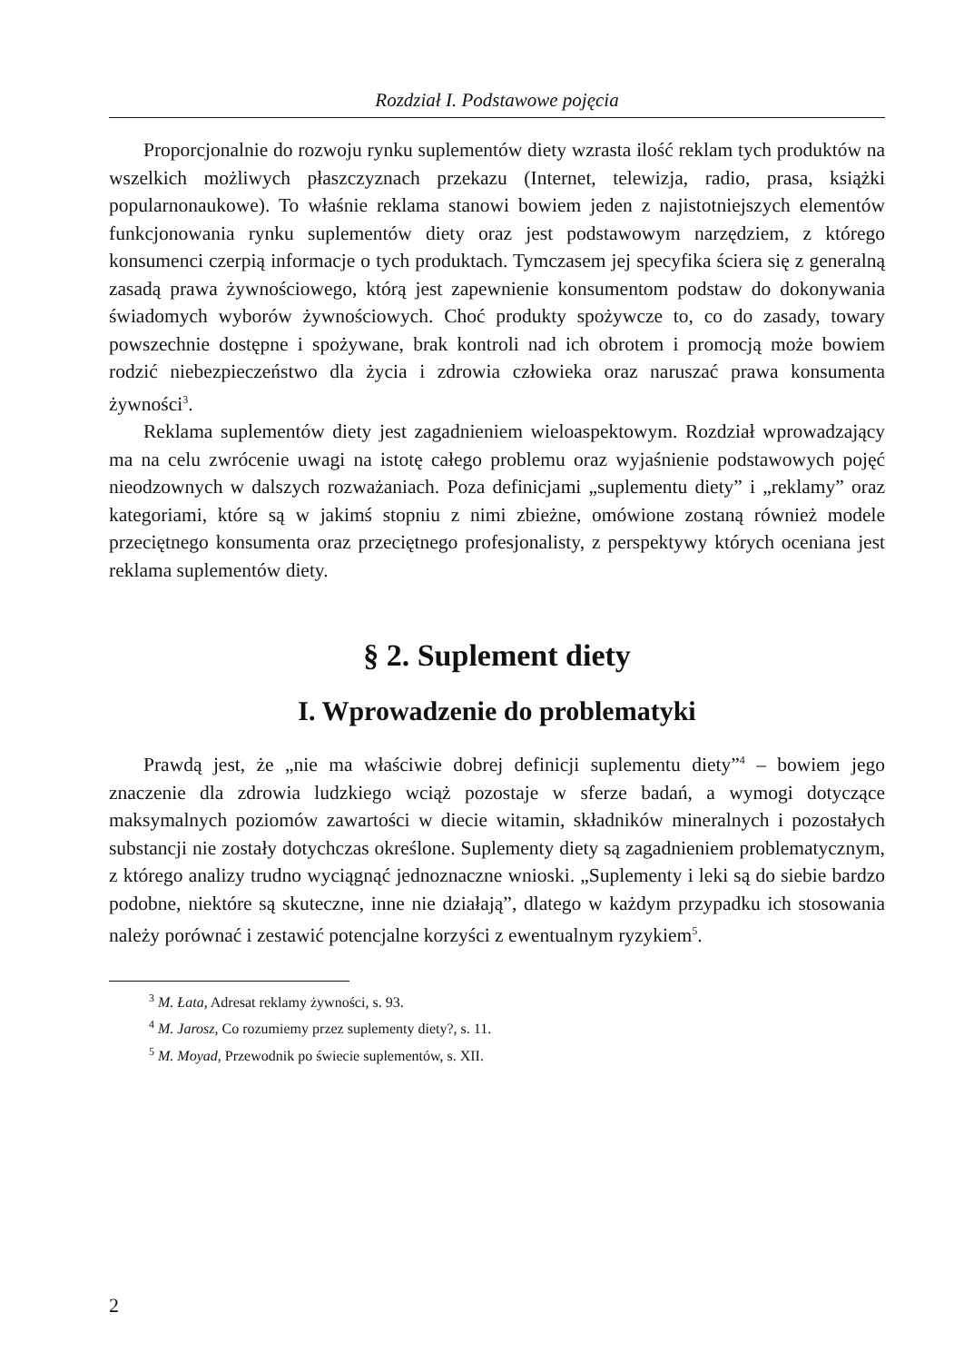Rozdział I. Podstawowe pojęcia
Proporcjonalnie do rozwoju rynku suplementów diety wzrasta ilość reklam tych produktów na wszelkich możliwych płaszczyznach przekazu (Internet, telewizja, radio, prasa, książki popularnonaukowe). To właśnie reklama stanowi bowiem jeden z najistotniejszych elementów funkcjonowania rynku suplementów diety oraz jest podstawowym narzędziem, z którego konsumenci czerpią informacje o tych produktach. Tymczasem jej specyfika ściera się z generalną zasadą prawa żywnościowego, którą jest zapewnienie konsumentom podstaw do dokonywania świadomych wyborów żywnościowych. Choć produkty spożywcze to, co do zasady, towary powszechnie dostępne i spożywane, brak kontroli nad ich obrotem i promocją może bowiem rodzić niebezpieczeństwo dla życia i zdrowia człowieka oraz naruszać prawa konsumenta żywności<sup>3</sup>.
Reklama suplementów diety jest zagadnieniem wieloaspektowym. Rozdział wprowadzający ma na celu zwrócenie uwagi na istotę całego problemu oraz wyjaśnienie podstawowych pojęć nieodzownych w dalszych rozważaniach. Poza definicjami „suplementu diety” i „reklamy” oraz kategoriami, które są w jakimś stopniu z nimi zbieżne, omówione zostaną również modele przeciętnego konsumenta oraz przeciętnego profesjonalisty, z perspektywy których oceniana jest reklama suplementów diety.
§ 2. Suplement diety
I. Wprowadzenie do problematyki
Prawdą jest, że „nie ma właściwie dobrej definicji suplementu diety”<sup>4</sup> – bowiem jego znaczenie dla zdrowia ludzkiego wciąż pozostaje w sferze badań, a wymogi dotyczące maksymalnych poziomów zawartości w diecie witamin, składników mineralnych i pozostałych substancji nie zostały dotychczas określone. Suplementy diety są zagadnieniem problematycznym, z którego analizy trudno wyciągnąć jednoznaczne wnioski. „Suplementy i leki są do siebie bardzo podobne, niektóre są skuteczne, inne nie działają”, dlatego w każdym przypadku ich stosowania należy porównać i zestawić potencjalne korzyści z ewentualnym ryzykiem<sup>5</sup>.
<sup>3</sup> M. Łata, Adresat reklamy żywności, s. 93.
<sup>4</sup> M. Jarosz, Co rozumiemy przez suplementy diety?, s. 11.
<sup>5</sup> M. Moyad, Przewodnik po świecie suplementów, s. XII.
2